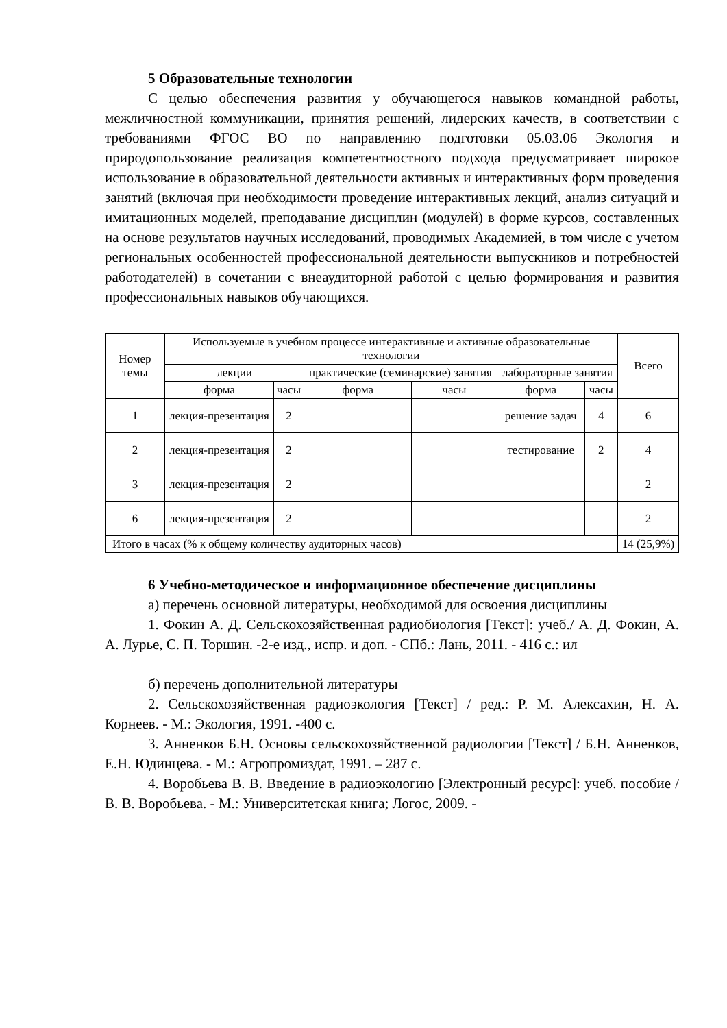5 Образовательные технологии
С целью обеспечения развития у обучающегося навыков командной работы, межличностной коммуникации, принятия решений, лидерских качеств, в соответствии с требованиями ФГОС ВО по направлению подготовки 05.03.06 Экология и природопользование реализация компетентностного подхода предусматривает широкое использование в образовательной деятельности активных и интерактивных форм проведения занятий (включая при необходимости проведение интерактивных лекций, анализ ситуаций и имитационных моделей, преподавание дисциплин (модулей) в форме курсов, составленных на основе результатов научных исследований, проводимых Академией, в том числе с учетом региональных особенностей профессиональной деятельности выпускников и потребностей работодателей) в сочетании с внеаудиторной работой с целью формирования и развития профессиональных навыков обучающихся.
| Номер темы | Используемые в учебном процессе интерактивные и активные образовательные технологии | | | | | | Всего |
| --- | --- | --- | --- | --- | --- | --- | --- |
| | лекции | | практические (семинарские) занятия | | лабораторные занятия | | |
| | форма | часы | форма | часы | форма | часы | |
| 1 | лекция-презентация | 2 | | | решение задач | 4 | 6 |
| 2 | лекция-презентация | 2 | | | тестирование | 2 | 4 |
| 3 | лекция-презентация | 2 | | | | | 2 |
| 6 | лекция-презентация | 2 | | | | | 2 |
| Итого в часах (% к общему количеству аудиторных часов) | | | | | | | 14 (25,9%) |
6 Учебно-методическое и информационное обеспечение дисциплины
а) перечень основной литературы, необходимой для освоения дисциплины
1. Фокин А. Д. Сельскохозяйственная радиобиология [Текст]: учеб./ А. Д. Фокин, А. А. Лурье, С. П. Торшин. -2-е изд., испр. и доп. - СПб.: Лань, 2011. - 416 с.: ил
б) перечень дополнительной литературы
2. Сельскохозяйственная радиоэкология [Текст] / ред.: Р. М. Алексахин, Н. А. Корнеев. - М.: Экология, 1991. -400 с.
3. Анненков Б.Н. Основы сельскохозяйственной радиологии [Текст] / Б.Н. Анненков, Е.Н. Юдинцева. - М.: Агропромиздат, 1991. – 287 с.
4. Воробьева В. В. Введение в радиоэкологию [Электронный ресурс]: учеб. пособие / В. В. Воробьева. - М.: Университетская книга; Логос, 2009. -